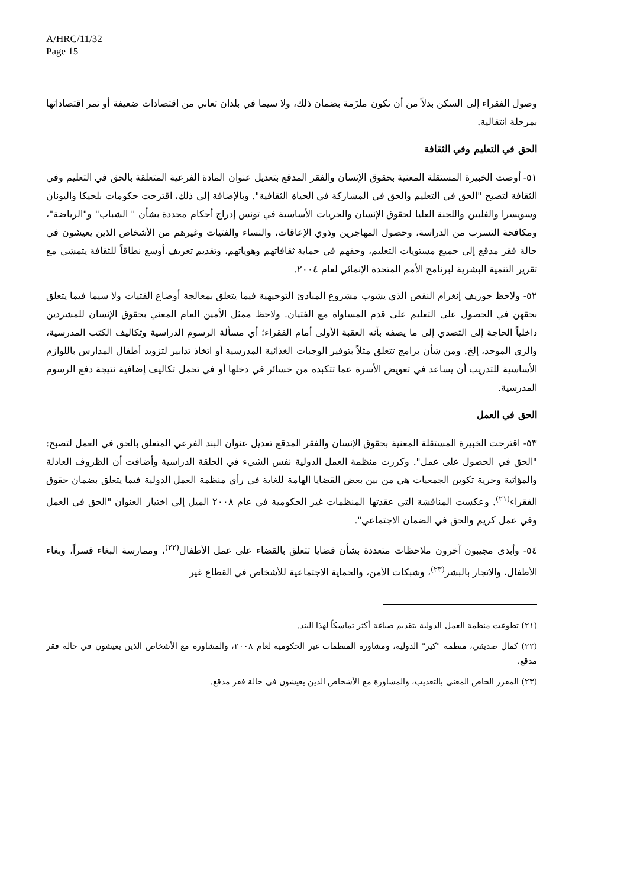A/HRC/11/32
Page 15
وصول الفقراء إلى السكن بدلاً من أن تكون ملزَمة بضمان ذلك، ولا سيما في بلدان تعاني من اقتصادات ضعيفة أو تمر اقتصاداتها بمرحلة انتقالية.
الحق في التعليم وفي الثقافة
٥١- أوصت الخبيرة المستقلة المعنية بحقوق الإنسان والفقر المدقع بتعديل عنوان المادة الفرعية المتعلقة بالحق في التعليم وفي الثقافة لتصبح "الحق في التعليم والحق في المشاركة في الحياة الثقافية". وبالإضافة إلى ذلك، اقترحت حكومات بلجيكا واليونان وسويسرا والفلبين واللجنة العليا لحقوق الإنسان والحريات الأساسية في تونس إدراج أحكام محددة بشأن " الشباب" و"الرياضة"، ومكافحة التسرب من الدراسة، وحصول المهاجرين وذوي الإعاقات، والنساء والفتيات وغيرهم من الأشخاص الذين يعيشون في حالة فقر مدقع إلى جميع مستويات التعليم، وحقهم في حماية ثقافاتهم وهوياتهم، وتقديم تعريف أوسع نطاقاً للثقافة يتمشى مع تقرير التنمية البشرية لبرنامج الأمم المتحدة الإنمائي لعام ٢٠٠٤.
٥٢- ولاحظ جوزيف إنغرام النقص الذي يشوب مشروع المبادئ التوجيهية فيما يتعلق بمعالجة أوضاع الفتيات ولا سيما فيما يتعلق بحقهن في الحصول على التعليم على قدم المساواة مع الفتيان. ولاحظ ممثل الأمين العام المعني بحقوق الإنسان للمشردين داخلياً الحاجة إلى التصدي إلى ما يصفه بأنه العقبة الأولى أمام الفقراء؛ أي مسألة الرسوم الدراسية وتكاليف الكتب المدرسية، والزي الموحد، إلخ. ومن شأن برامج تتعلق مثلاً بتوفير الوجبات الغذائية المدرسية أو اتخاذ تدابير لتزويد أطفال المدارس باللوازم الأساسية للتدريب أن يساعد في تعويض الأسرة عما تتكبده من خسائر في دخلها أو في تحمل تكاليف إضافية نتيجة دفع الرسوم المدرسية.
الحق في العمل
٥٣- اقترحت الخبيرة المستقلة المعنية بحقوق الإنسان والفقر المدقع تعديل عنوان البند الفرعي المتعلق بالحق في العمل لتصبح: "الحق في الحصول على عمل". وكررت منظمة العمل الدولية نفس الشيء في الحلقة الدراسية وأضافت أن الظروف العادلة والمؤاتية وحرية تكوين الجمعيات هي من بين بعض القضايا الهامة للغاية في رأي منظمة العمل الدولية فيما يتعلق بضمان حقوق الفقراء<sup>(٢١)</sup>. وعكست المناقشة التي عقدتها المنظمات غير الحكومية في عام ٢٠٠٨ الميل إلى اختيار العنوان "الحق في العمل وفي عمل كريم والحق في الضمان الاجتماعي".
٥٤- وأبدى مجيبون آخرون ملاحظات متعددة بشأن قضايا تتعلق بالقضاء على عمل الأطفال<sup>(٢٢)</sup>، وممارسة البغاء قسراً، وبغاء الأطفال، والاتجار بالبشر<sup>(٢٣)</sup>، وشبكات الأمن، والحماية الاجتماعية للأشخاص في القطاع غير
(٢١) تطوعت منظمة العمل الدولية بتقديم صياغة أكثر تماسكاً لهذا البند.
(٢٢) كمال صديقي، منظمة "كير" الدولية، ومشاورة المنظمات غير الحكومية لعام ٢٠٠٨، والمشاورة مع الأشخاص الذين يعيشون في حالة فقر مدقع.
(٢٣) المقرر الخاص المعني بالتعذيب، والمشاورة مع الأشخاص الذين يعيشون في حالة فقر مدقع.